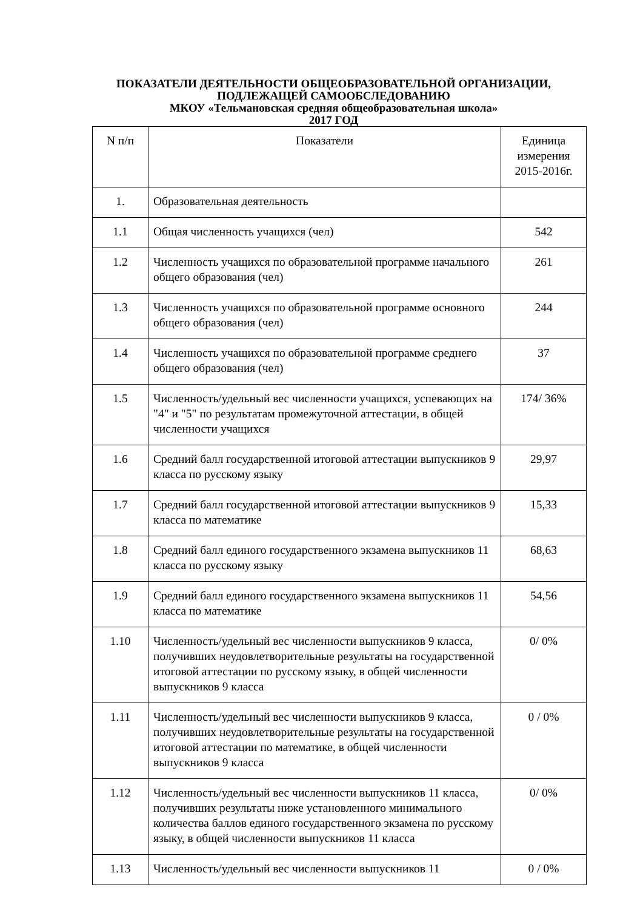ПОКАЗАТЕЛИ ДЕЯТЕЛЬНОСТИ ОБЩЕОБРАЗОВАТЕЛЬНОЙ ОРГАНИЗАЦИИ,
ПОДЛЕЖАЩЕЙ САМООБСЛЕДОВАНИЮ
МКОУ «Тельмановская средняя общеобразовательная школа»
2017 ГОД
| N п/п | Показатели | Единица измерения 2015-2016г. |
| --- | --- | --- |
| 1. | Образовательная деятельность | |
| 1.1 | Общая численность учащихся (чел) | 542 |
| 1.2 | Численность учащихся по образовательной программе начального общего образования (чел) | 261 |
| 1.3 | Численность учащихся по образовательной программе основного общего образования (чел) | 244 |
| 1.4 | Численность учащихся по образовательной программе среднего общего образования (чел) | 37 |
| 1.5 | Численность/удельный вес численности учащихся, успевающих на "4" и "5" по результатам промежуточной аттестации, в общей численности учащихся | 174/ 36% |
| 1.6 | Средний балл государственной итоговой аттестации выпускников 9 класса по русскому языку | 29,97 |
| 1.7 | Средний балл государственной итоговой аттестации выпускников 9 класса по математике | 15,33 |
| 1.8 | Средний балл единого государственного экзамена выпускников 11 класса по русскому языку | 68,63 |
| 1.9 | Средний балл единого государственного экзамена выпускников 11 класса по математике | 54,56 |
| 1.10 | Численность/удельный вес численности выпускников 9 класса, получивших неудовлетворительные результаты на государственной итоговой аттестации по русскому языку, в общей численности выпускников 9 класса | 0/ 0% |
| 1.11 | Численность/удельный вес численности выпускников 9 класса, получивших неудовлетворительные результаты на государственной итоговой аттестации по математике, в общей численности выпускников 9 класса | 0 / 0% |
| 1.12 | Численность/удельный вес численности выпускников 11 класса, получивших результаты ниже установленного минимального количества баллов единого государственного экзамена по русскому языку, в общей численности выпускников 11 класса | 0/ 0% |
| 1.13 | Численность/удельный вес численности выпускников 11 | 0 / 0% |